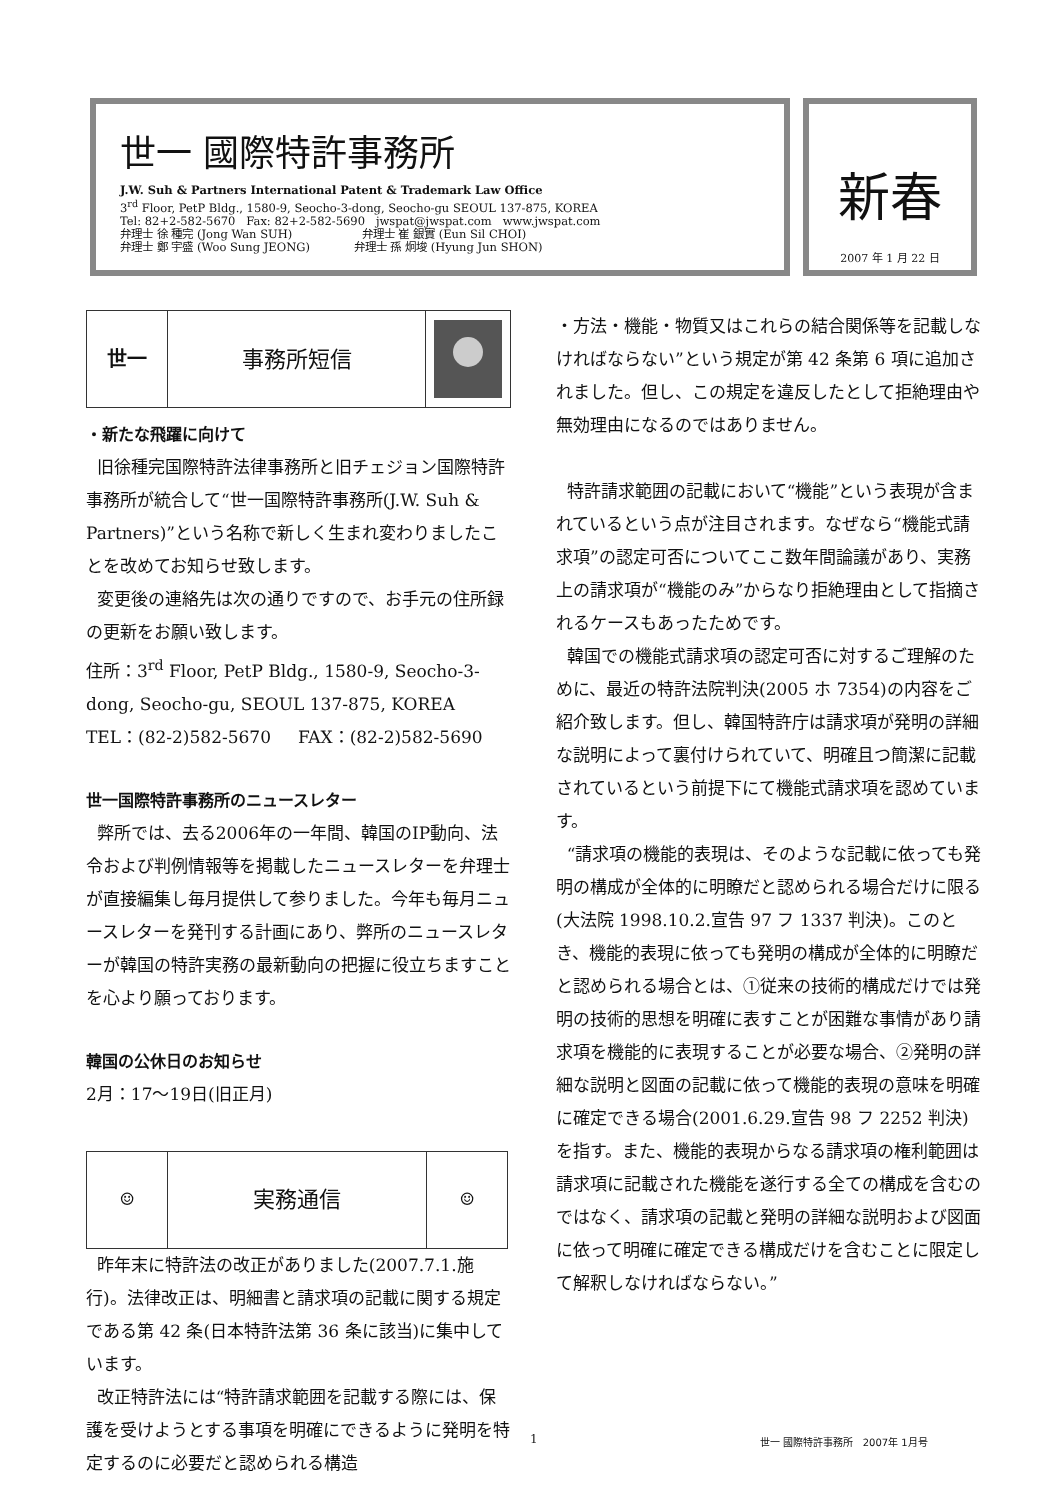世一 國際特許事務所
J.W. Suh & Partners International Patent & Trademark Law Office
3<sup>rd</sup> Floor, PetP Bldg., 1580-9, Seocho-3-dong, Seocho-gu SEOUL 137-875, KOREA
Tel: 82+2-582-5670 Fax: 82+2-582-5690 jwspat@jwspat.com www.jwspat.com
弁理士 徐 種完 (Jong Wan SUH) 弁理士 崔 銀實 (Eun Sil CHOI)
弁理士 鄭 宇盛 (Woo Sung JEONG) 弁理士 孫 炯埈 (Hyung Jun SHON)
新春
2007 年 1 月 22 日
世一 事務所短信
・新たな飛躍に向けて
旧徐種完国際特許法律事務所と旧チェジョン国際特許事務所が統合して“世一国際特許事務所(J.W. Suh & Partners)”という名称で新しく生まれ変わりましたことを改めてお知らせ致します。
変更後の連絡先は次の通りですので、お手元の住所録の更新をお願い致します。
住所：3<sup>rd</sup> Floor, PetP Bldg., 1580-9, Seocho-3-dong, Seocho-gu, SEOUL 137-875, KOREA
TEL：(82-2)582-5670 FAX：(82-2)582-5690
世一国際特許事務所のニュースレター
弊所では、去る2006年の一年間、韓国のIP動向、法令および判例情報等を掲載したニュースレターを弁理士が直接編集し毎月提供して参りました。今年も毎月ニュースレターを発刊する計画にあり、弊所のニュースレターが韓国の特許実務の最新動向の把握に役立ちますことを心より願っております。
韓国の公休日のお知らせ
2月：17〜19日(旧正月)
☺
実務通信
☺
昨年末に特許法の改正がありました(2007.7.1.施行)。法律改正は、明細書と請求項の記載に関する規定である第 42 条(日本特許法第 36 条に該当)に集中しています。
改正特許法には“特許請求範囲を記載する際には、保護を受けようとする事項を明確にできるように発明を特定するのに必要だと認められる構造
・方法・機能・物質又はこれらの結合関係等を記載しなければならない”という規定が第 42 条第 6 項に追加されました。但し、この規定を違反したとして拒絶理由や無効理由になるのではありません。
特許請求範囲の記載において“機能”という表現が含まれているという点が注目されます。なぜなら“機能式請求項”の認定可否についてここ数年間論議があり、実務上の請求項が“機能のみ”からなり拒絶理由として指摘されるケースもあったためです。
韓国での機能式請求項の認定可否に対するご理解のために、最近の特許法院判決(2005 ホ 7354)の内容をご紹介致します。但し、韓国特許庁は請求項が発明の詳細な説明によって裏付けられていて、明確且つ簡潔に記載されているという前提下にて機能式請求項を認めています。
“請求項の機能的表現は、そのような記載に依っても発明の構成が全体的に明瞭だと認められる場合だけに限る(大法院 1998.10.2.宣告 97 フ 1337 判決)。このとき、機能的表現に依っても発明の構成が全体的に明瞭だと認められる場合とは、①従来の技術的構成だけでは発明の技術的思想を明確に表すことが困難な事情があり請求項を機能的に表現することが必要な場合、②発明の詳細な説明と図面の記載に依って機能的表現の意味を明確に確定できる場合(2001.6.29.宣告 98 フ 2252 判決)を指す。また、機能的表現からなる請求項の権利範囲は請求項に記載された機能を遂行する全ての構成を含むのではなく、請求項の記載と発明の詳細な説明および図面に依って明確に確定できる構成だけを含むことに限定して解釈しなければならない。”
1 世一 國際特許事務所 2007年 1月号